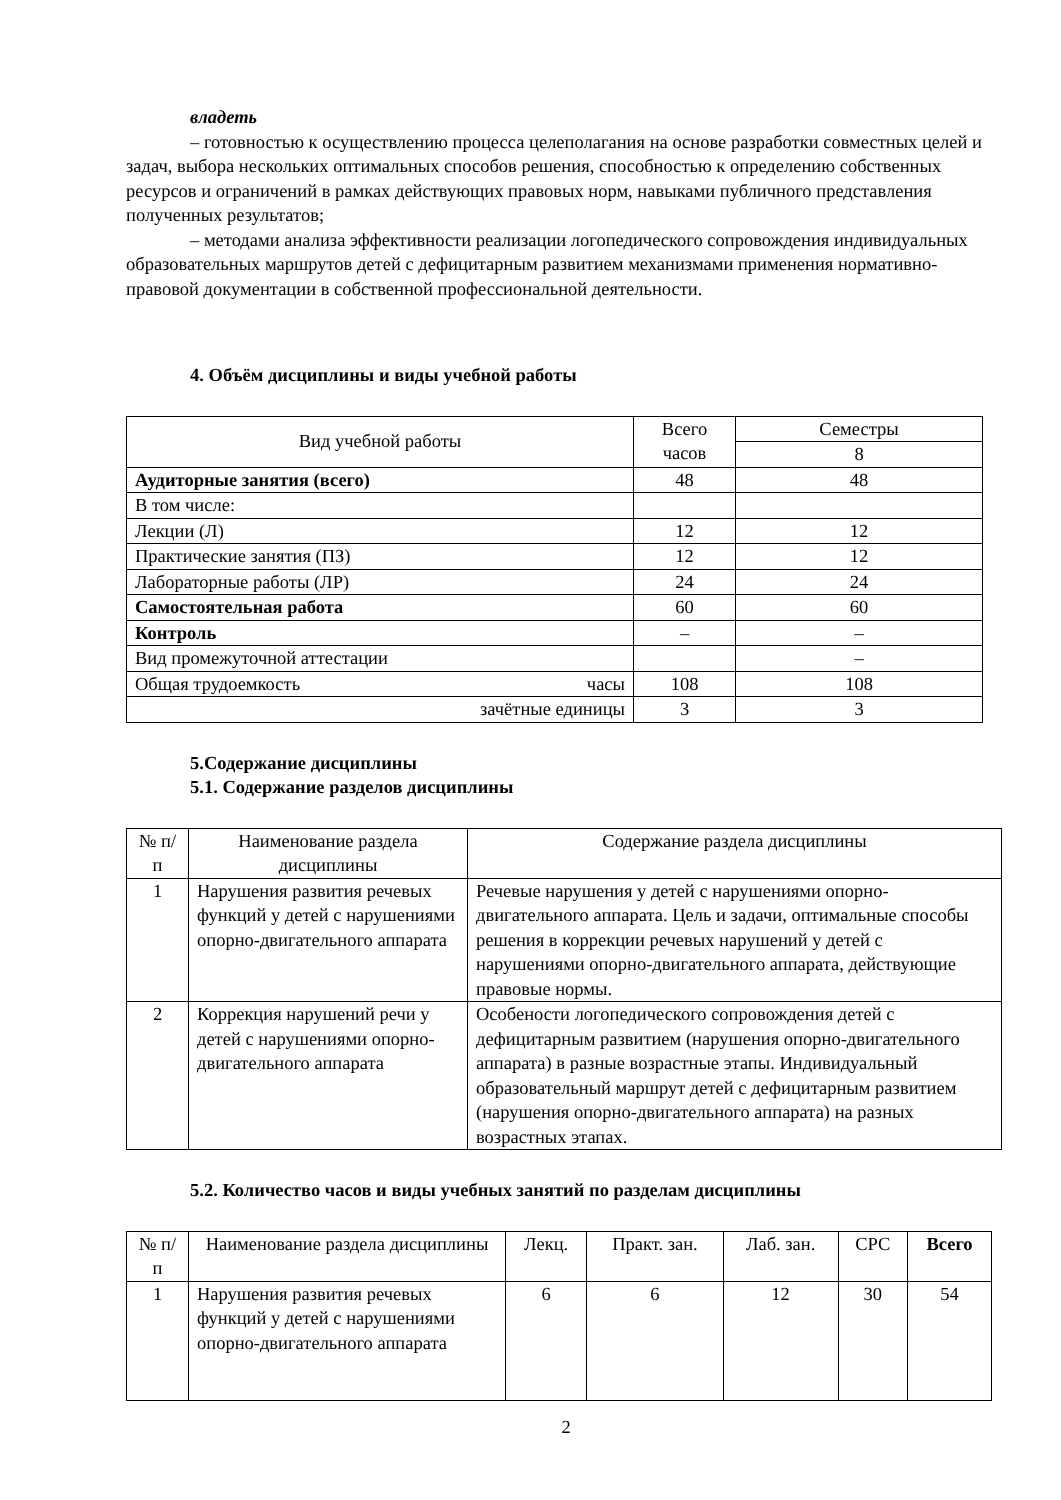владеть
– готовностью к осуществлению процесса целеполагания на основе разработки совместных целей и задач, выбора нескольких оптимальных способов решения, способностью к определению собственных ресурсов и ограничений в рамках действующих правовых норм, навыками публичного представления полученных результатов;
– методами анализа эффективности реализации логопедического сопровождения индивидуальных образовательных маршрутов детей с дефицитарным развитием механизмами применения нормативно-правовой документации в собственной профессиональной деятельности.
4. Объём дисциплины и виды учебной работы
| Вид учебной работы | Всего часов | Семестры |
| | | 8 |
| Аудиторные занятия (всего) | 48 | 48 |
| В том числе: | | |
| Лекции (Л) | 12 | 12 |
| Практические занятия (ПЗ) | 12 | 12 |
| Лабораторные работы (ЛР) | 24 | 24 |
| Самостоятельная работа | 60 | 60 |
| Контроль | – | – |
| Вид промежуточной аттестации | | – |
| Общая трудоемкость часы | 108 | 108 |
| зачётные единицы | 3 | 3 |
5.Содержание дисциплины
5.1. Содержание разделов дисциплины
| № п/п | Наименование раздела дисциплины | Содержание раздела дисциплины |
| 1 | Нарушения развития речевых функций у детей с нарушениями опорно-двигательного аппарата | Речевые нарушения у детей с нарушениями опорно-двигательного аппарата. Цель и задачи, оптимальные способы решения в коррекции речевых нарушений у детей с нарушениями опорно-двигательного аппарата, действующие правовые нормы. |
| 2 | Коррекция нарушений речи у детей с нарушениями опорно-двигательного аппарата | Особености логопедического сопровождения детей с дефицитарным развитием (нарушения опорно-двигательного аппарата) в разные возрастные этапы. Индивидуальный образовательный маршрут детей с дефицитарным развитием (нарушения опорно-двигательного аппарата) на разных возрастных этапах. |
5.2. Количество часов и виды учебных занятий по разделам дисциплины
| № п/п | Наименование раздела дисциплины | Лекц. | Практ. зан. | Лаб. зан. | СРС | Всего |
| 1 | Нарушения развития речевых функций у детей с нарушениями опорно-двигательного аппарата | 6 | 6 | 12 | 30 | 54 |
2